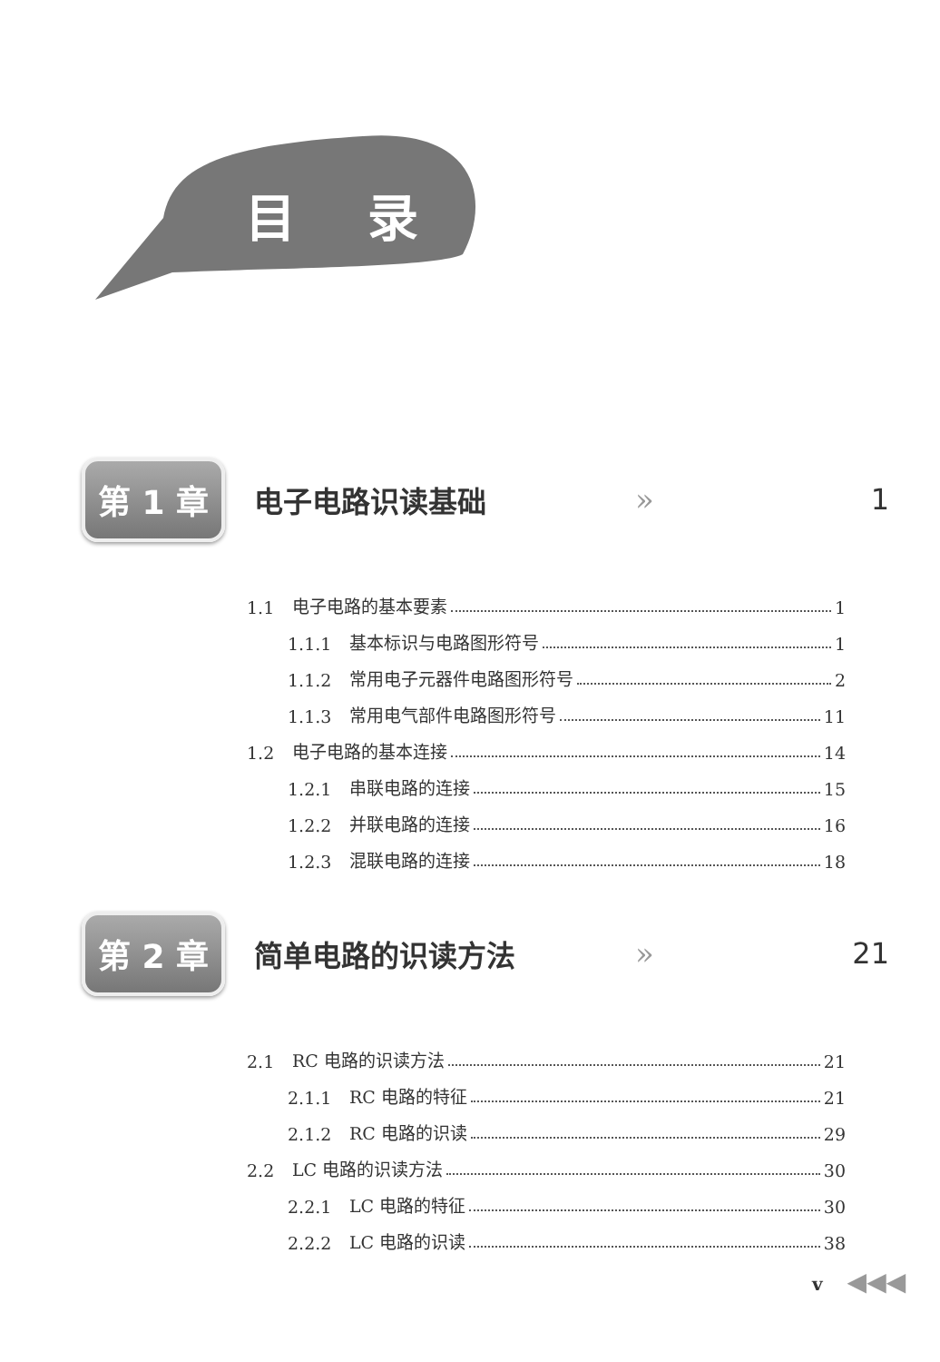目 录
第 1 章
电子电路识读基础 » 1
1.1 电子电路的基本要素 1
1.1.1 基本标识与电路图形符号 1
1.1.2 常用电子元器件电路图形符号 2
1.1.3 常用电气部件电路图形符号 11
1.2 电子电路的基本连接 14
1.2.1 串联电路的连接 15
1.2.2 并联电路的连接 16
1.2.3 混联电路的连接 18
第 2 章
简单电路的识读方法 » 21
2.1 RC 电路的识读方法 21
2.1.1 RC 电路的特征 21
2.1.2 RC 电路的识读 29
2.2 LC 电路的识读方法 30
2.2.1 LC 电路的特征 30
2.2.2 LC 电路的识读 38
v ◀◀◀